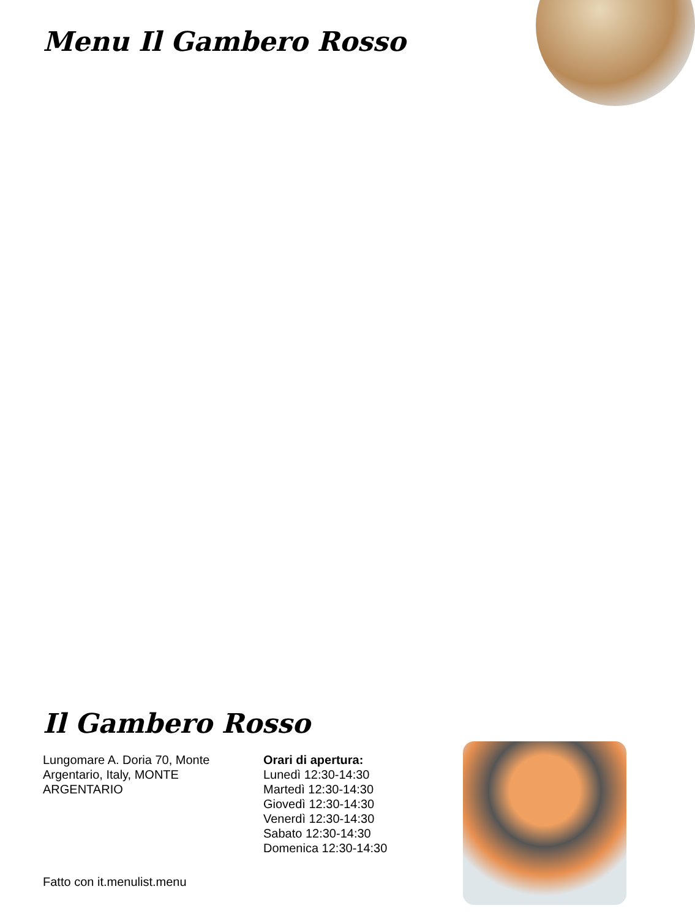Menu Il Gambero Rosso
Il Gambero Rosso
Lungomare A. Doria 70, Monte Argentario, Italy, MONTE ARGENTARIO
Orari di apertura:
Lunedì 12:30-14:30
Martedì 12:30-14:30
Giovedì 12:30-14:30
Venerdì 12:30-14:30
Sabato 12:30-14:30
Domenica 12:30-14:30
Fatto con it.menulist.menu